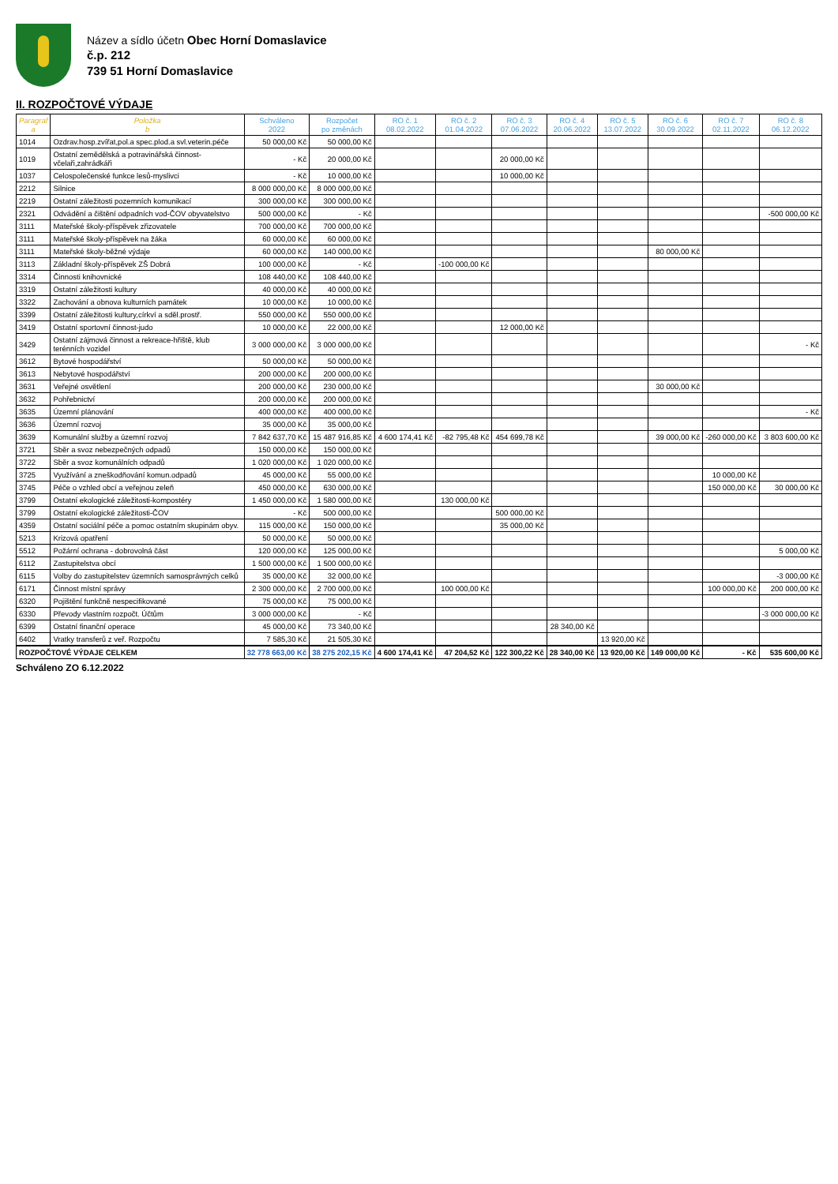Název a sídlo účetn Obec Horní Domaslavice
č.p. 212
739 51 Horní Domaslavice
II. ROZPOČTOVÉ VÝDAJE
| Paragraf a | Položka b | Schváleno 2022 | Rozpočet po změnách | RO č. 1 08.02.2022 | RO č. 2 01.04.2022 | RO č. 3 07.06.2022 | RO č. 4 20.06.2022 | RO č. 5 13.07.2022 | RO č. 6 30.09.2022 | RO č. 7 02.11.2022 | RO č. 8 06.12.2022 |
| --- | --- | --- | --- | --- | --- | --- | --- | --- | --- | --- | --- |
| 1014 | Ozdrav.hosp.zvířat,pol.a spec.plod.a svl.veterin.péče | 50 000,00 Kč | 50 000,00 Kč | | | | | | | | |
| 1019 | Ostatní zemědělská a potravinářská činnost-včelaři,zahrádkáři | - Kč | 20 000,00 Kč | | | 20 000,00 Kč | | | | | |
| 1037 | Celospolečenské funkce lesů-myslivci | - Kč | 10 000,00 Kč | | | 10 000,00 Kč | | | | | |
| 2212 | Silnice | 8 000 000,00 Kč | 8 000 000,00 Kč | | | | | | | | |
| 2219 | Ostatní záležitosti pozemních komunikací | 300 000,00 Kč | 300 000,00 Kč | | | | | | | | |
| 2321 | Odvádění a čištění odpadních vod-ČOV obyvatelstvo | 500 000,00 Kč | - Kč | | | | | | | | -500 000,00 Kč |
| 3111 | Mateřské školy-příspěvek zřizovatele | 700 000,00 Kč | 700 000,00 Kč | | | | | | | | |
| 3111 | Mateřské školy-příspěvek na žáka | 60 000,00 Kč | 60 000,00 Kč | | | | | | | | |
| 3111 | Mateřské školy-běžné výdaje | 60 000,00 Kč | 140 000,00 Kč | | | | | | 80 000,00 Kč | | |
| 3113 | Základní školy-příspěvek ZŠ Dobrá | 100 000,00 Kč | - Kč | | -100 000,00 Kč | | | | | | |
| 3314 | Činnosti knihovnické | 108 440,00 Kč | 108 440,00 Kč | | | | | | | | |
| 3319 | Ostatní záležitosti kultury | 40 000,00 Kč | 40 000,00 Kč | | | | | | | | |
| 3322 | Zachování a obnova kulturních památek | 10 000,00 Kč | 10 000,00 Kč | | | | | | | | |
| 3399 | Ostatní záležitosti kultury,církví a sděl.prostř. | 550 000,00 Kč | 550 000,00 Kč | | | | | | | | |
| 3419 | Ostatní sportovní činnost-judo | 10 000,00 Kč | 22 000,00 Kč | | | 12 000,00 Kč | | | | | |
| 3429 | Ostatní zájmová činnost a rekreace-hřiště, klub terénních vozidel | 3 000 000,00 Kč | 3 000 000,00 Kč | | | | | | | | - Kč |
| 3612 | Bytové hospodářství | 50 000,00 Kč | 50 000,00 Kč | | | | | | | | |
| 3613 | Nebytové hospodářství | 200 000,00 Kč | 200 000,00 Kč | | | | | | | | |
| 3631 | Veřejné osvětlení | 200 000,00 Kč | 230 000,00 Kč | | | | | | 30 000,00 Kč | | |
| 3632 | Pohřebnictví | 200 000,00 Kč | 200 000,00 Kč | | | | | | | | |
| 3635 | Územní plánování | 400 000,00 Kč | 400 000,00 Kč | | | | | | | | - Kč |
| 3636 | Územní rozvoj | 35 000,00 Kč | 35 000,00 Kč | | | | | | | | |
| 3639 | Komunální služby a územní rozvoj | 7 842 637,70 Kč | 15 487 916,85 Kč | 4 600 174,41 Kč | -82 795,48 Kč | 454 699,78 Kč | | | 39 000,00 Kč | -260 000,00 Kč | 3 803 600,00 Kč |
| 3721 | Sběr a svoz nebezpečných odpadů | 150 000,00 Kč | 150 000,00 Kč | | | | | | | | |
| 3722 | Sběr a svoz komunálních odpadů | 1 020 000,00 Kč | 1 020 000,00 Kč | | | | | | | | |
| 3725 | Využívání a zneškodňování komun.odpadů | 45 000,00 Kč | 55 000,00 Kč | | | | | | | 10 000,00 Kč | |
| 3745 | Péče o vzhled obcí a veřejnou zeleň | 450 000,00 Kč | 630 000,00 Kč | | | | | | | 150 000,00 Kč | 30 000,00 Kč |
| 3799 | Ostatní ekologické záležitosti-kompostéry | 1 450 000,00 Kč | 1 580 000,00 Kč | | 130 000,00 Kč | | | | | | |
| 3799 | Ostatní ekologické záležitosti-ČOV | - Kč | 500 000,00 Kč | | | 500 000,00 Kč | | | | | |
| 4359 | Ostatní sociální péče a pomoc ostatním skupinám obyv. | 115 000,00 Kč | 150 000,00 Kč | | | 35 000,00 Kč | | | | | |
| 5213 | Krizová opatření | 50 000,00 Kč | 50 000,00 Kč | | | | | | | | |
| 5512 | Požární ochrana - dobrovolná část | 120 000,00 Kč | 125 000,00 Kč | | | | | | | | 5 000,00 Kč |
| 6112 | Zastupitelstva obcí | 1 500 000,00 Kč | 1 500 000,00 Kč | | | | | | | | |
| 6115 | Volby do zastupitelstev územních samosprávných celků | 35 000,00 Kč | 32 000,00 Kč | | | | | | | | -3 000,00 Kč |
| 6171 | Činnost místní správy | 2 300 000,00 Kč | 2 700 000,00 Kč | | 100 000,00 Kč | | | | | 100 000,00 Kč | 200 000,00 Kč |
| 6320 | Pojištění funkčně nespecifikované | 75 000,00 Kč | 75 000,00 Kč | | | | | | | | |
| 6330 | Převody vlastním rozpočt. Účtům | 3 000 000,00 Kč | - Kč | | | | | | | | -3 000 000,00 Kč |
| 6399 | Ostatní finanční operace | 45 000,00 Kč | 73 340,00 Kč | | | | 28 340,00 Kč | | | | |
| 6402 | Vratky transferů z veř. Rozpočtu | 7 585,30 Kč | 21 505,30 Kč | | | | | 13 920,00 Kč | | | |
| ROZPOČTOVÉ VÝDAJE CELKEM | | 32 778 663,00 Kč | 38 275 202,15 Kč | 4 600 174,41 Kč | 47 204,52 Kč | 122 300,22 Kč | 28 340,00 Kč | 13 920,00 Kč | 149 000,00 Kč | - Kč | 535 600,00 Kč |
Schváleno ZO 6.12.2022